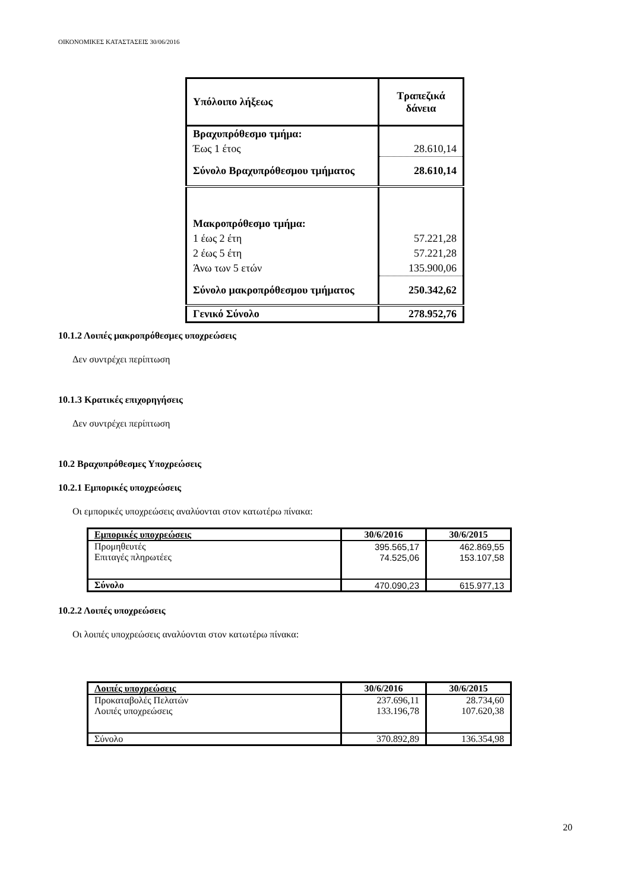ΟΙΚΟΝΟΜΙΚΕΣ ΚΑΤΑΣΤΑΣΕΙΣ 30/06/2016
| Υπόλοιπο λήξεως | Τραπεζικά δάνεια |
| Βραχυπρόθεσμο τμήμα: | |
| Έως 1 έτος | 28.610,14 |
| Σύνολο Βραχυπρόθεσμου τμήματος | 28.610,14 |
| Μακροπρόθεσμο τμήμα: | |
| 1 έως 2 έτη | 57.221,28 |
| 2 έως 5 έτη | 57.221,28 |
| Άνω των 5 ετών | 135.900,06 |
| Σύνολο μακροπρόθεσμου τμήματος | 250.342,62 |
| Γενικό Σύνολο | 278.952,76 |
10.1.2 Λοιπές μακροπρόθεσμες υποχρεώσεις
Δεν συντρέχει περίπτωση
10.1.3 Κρατικές επιχορηγήσεις
Δεν συντρέχει περίπτωση
10.2 Βραχυπρόθεσμες Υποχρεώσεις
10.2.1 Εμπορικές υποχρεώσεις
Οι εμπορικές υποχρεώσεις αναλύονται στον κατωτέρω πίνακα:
| Εμπορικές υποχρεώσεις | 30/6/2016 | 30/6/2015 |
| --- | --- | --- |
| Προμηθευτές | 395.565,17 | 462.869,55 |
| Επιταγές πληρωτέες | 74.525,06 | 153.107,58 |
| Σύνολο | 470.090,23 | 615.977,13 |
10.2.2 Λοιπές υποχρεώσεις
Οι λοιπές υποχρεώσεις αναλύονται στον κατωτέρω πίνακα:
| Λοιπές υποχρεώσεις | 30/6/2016 | 30/6/2015 |
| --- | --- | --- |
| Προκαταβολές Πελατών | 237.696,11 | 28.734,60 |
| Λοιπές υποχρεώσεις | 133.196,78 | 107.620,38 |
| Σύνολο | 370.892,89 | 136.354,98 |
20